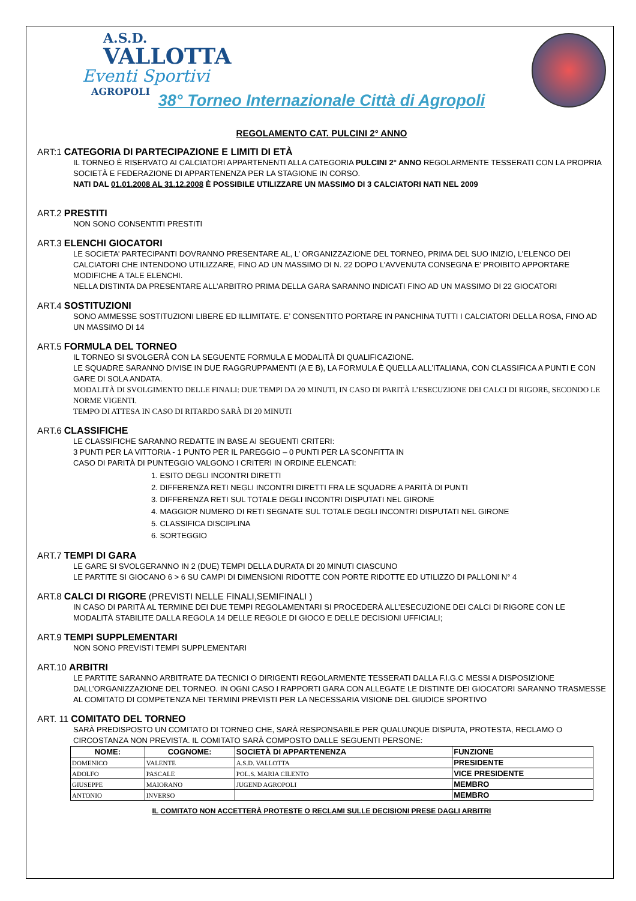A.S.D.
VALLOTTA
Eventi Sportivi
AGROPOLI
38° Torneo Internazionale Città di Agropoli
REGOLAMENTO CAT. PULCINI 2° ANNO
ART:1 CATEGORIA DI PARTECIPAZIONE E LIMITI DI ETÀ
IL TORNEO È RISERVATO AI CALCIATORI APPARTENENTI ALLA CATEGORIA PULCINI 2° ANNO REGOLARMENTE TESSERATI CON LA PROPRIA SOCIETÀ E FEDERAZIONE DI APPARTENENZA PER LA STAGIONE IN CORSO.
NATI DAL 01.01.2008 AL 31.12.2008 È POSSIBILE UTILIZZARE UN MASSIMO DI 3 CALCIATORI NATI NEL 2009
ART.2 PRESTITI
NON SONO CONSENTITI PRESTITI
ART.3 ELENCHI GIOCATORI
LE SOCIETA’ PARTECIPANTI DOVRANNO PRESENTARE AL, L’ ORGANIZZAZIONE DEL TORNEO, PRIMA DEL SUO INIZIO, L’ELENCO DEI CALCIATORI CHE INTENDONO UTILIZZARE, FINO AD UN MASSIMO DI N. 22 DOPO L’AVVENUTA CONSEGNA E’ PROIBITO APPORTARE MODIFICHE A TALE ELENCHI.
NELLA DISTINTA DA PRESENTARE ALL’ARBITRO PRIMA DELLA GARA SARANNO INDICATI FINO AD UN MASSIMO DI 22 GIOCATORI
ART.4 SOSTITUZIONI
SONO AMMESSE SOSTITUZIONI LIBERE ED ILLIMITATE. E’ CONSENTITO PORTARE IN PANCHINA TUTTI I CALCIATORI DELLA ROSA, FINO AD UN MASSIMO DI 14
ART.5 FORMULA DEL TORNEO
IL TORNEO SI SVOLGERÀ CON LA SEGUENTE FORMULA E MODALITÀ DI QUALIFICAZIONE.
LE SQUADRE SARANNO DIVISE IN DUE RAGGRUPPAMENTI (A E B), LA FORMULA È QUELLA ALL’ITALIANA, CON CLASSIFICA A PUNTI E CON GARE DI SOLA ANDATA.
MODALITÀ DI SVOLGIMENTO DELLE FINALI: DUE TEMPI DA 20 MINUTI, IN CASO DI PARITÀ L’ESECUZIONE DEI CALCI DI RIGORE, SECONDO LE NORME VIGENTI.
TEMPO DI ATTESA IN CASO DI RITARDO SARÀ DI 20 MINUTI
ART.6 CLASSIFICHE
LE CLASSIFICHE SARANNO REDATTE IN BASE AI SEGUENTI CRITERI:
3 PUNTI PER LA VITTORIA - 1 PUNTO PER IL PAREGGIO – 0 PUNTI PER LA SCONFITTA IN
CASO DI PARITÀ DI PUNTEGGIO VALGONO I CRITERI IN ORDINE ELENCATI:
1. ESITO DEGLI INCONTRI DIRETTI
2. DIFFERENZA RETI NEGLI INCONTRI DIRETTI FRA LE SQUADRE A PARITÀ DI PUNTI
3. DIFFERENZA RETI SUL TOTALE DEGLI INCONTRI DISPUTATI NEL GIRONE
4. MAGGIOR NUMERO DI RETI SEGNATE SUL TOTALE DEGLI INCONTRI DISPUTATI NEL GIRONE
5. CLASSIFICA DISCIPLINA
6. SORTEGGIO
ART.7 TEMPI DI GARA
LE GARE SI SVOLGERANNO IN 2 (DUE) TEMPI DELLA DURATA DI 20 MINUTI CIASCUNO
LE PARTITE SI GIOCANO 6 > 6 SU CAMPI DI DIMENSIONI RIDOTTE CON PORTE RIDOTTE ED UTILIZZO DI PALLONI N° 4
ART.8 CALCI DI RIGORE (PREVISTI NELLE FINALI,SEMIFINALI )
IN CASO DI PARITÀ AL TERMINE DEI DUE TEMPI REGOLAMENTARI SI PROCEDERÀ ALL’ESECUZIONE DEI CALCI DI RIGORE CON LE MODALITÀ STABILITE DALLA REGOLA 14 DELLE REGOLE DI GIOCO E DELLE DECISIONI UFFICIALI;
ART.9 TEMPI SUPPLEMENTARI
NON SONO PREVISTI TEMPI SUPPLEMENTARI
ART.10 ARBITRI
LE PARTITE SARANNO ARBITRATE DA TECNICI O DIRIGENTI REGOLARMENTE TESSERATI DALLA F.I.G.C MESSI A DISPOSIZIONE DALL’ORGANIZZAZIONE DEL TORNEO. IN OGNI CASO I RAPPORTI GARA CON ALLEGATE LE DISTINTE DEI GIOCATORI SARANNO TRASMESSE AL COMITATO DI COMPETENZA NEI TERMINI PREVISTI PER LA NECESSARIA VISIONE DEL GIUDICE SPORTIVO
ART. 11 COMITATO DEL TORNEO
SARÀ PREDISPOSTO UN COMITATO DI TORNEO CHE, SARÀ RESPONSABILE PER QUALUNQUE DISPUTA, PROTESTA, RECLAMO O CIRCOSTANZA NON PREVISTA. IL COMITATO SARÀ COMPOSTO DALLE SEGUENTI PERSONE:
| NOME: | COGNOME: | SOCIETÀ DI APPARTENENZA | FUNZIONE |
| --- | --- | --- | --- |
| DOMENICO | VALENTE | A.S.D. VALLOTTA | PRESIDENTE |
| ADOLFO | PASCALE | POL.S. MARIA CILENTO | VICE PRESIDENTE |
| GIUSEPPE | MAIORANO | JUGEND AGROPOLI | MEMBRO |
| ANTONIO | INVERSO | | MEMBRO |
IL COMITATO NON ACCETTERÀ PROTESTE O RECLAMI SULLE DECISIONI PRESE DAGLI ARBITRI